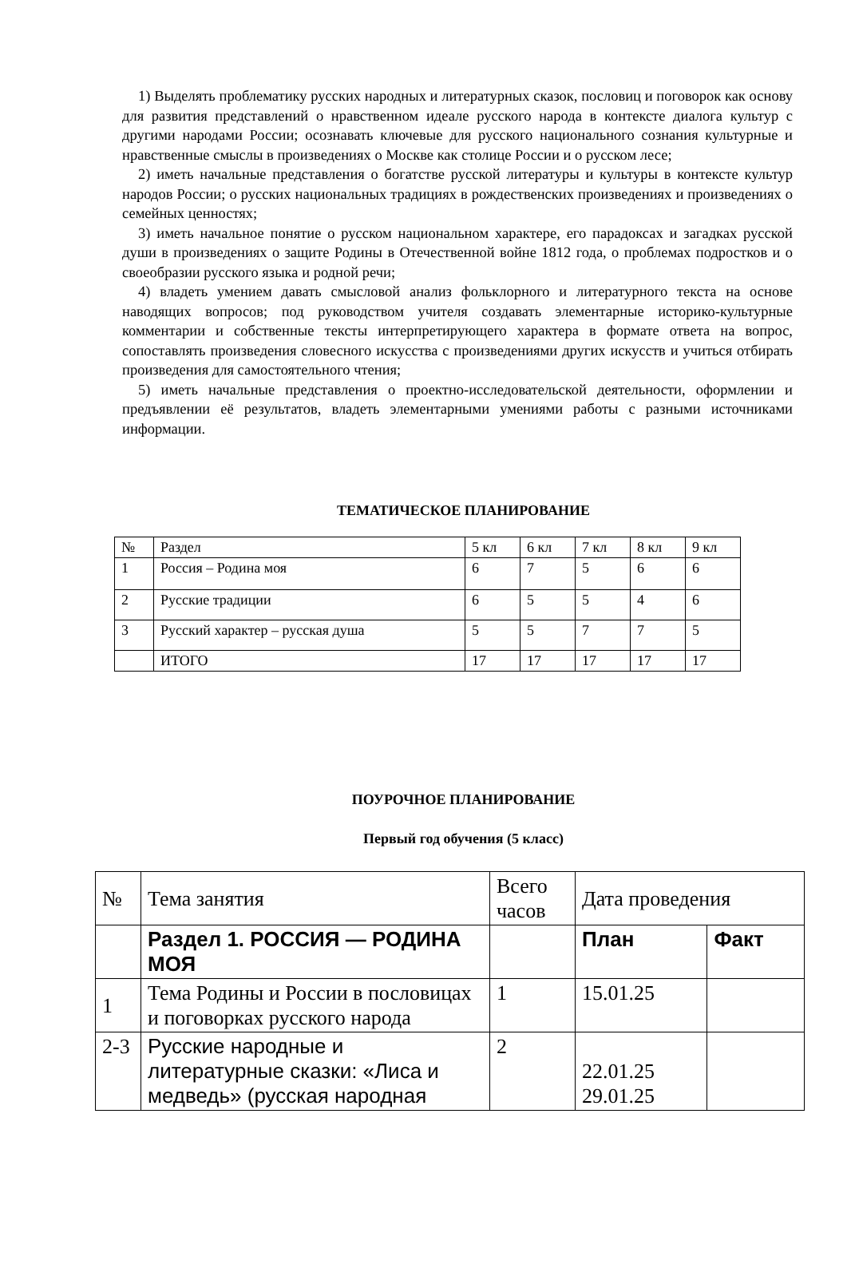1) Выделять проблематику русских народных и литературных сказок, пословиц и поговорок как основу для развития представлений о нравственном идеале русского народа в контексте диалога культур с другими народами России; осознавать ключевые для русского национального сознания культурные и нравственные смыслы в произведениях о Москве как столице России и о русском лесе;
2) иметь начальные представления о богатстве русской литературы и культуры в контексте культур народов России; о русских национальных традициях в рождественских произведениях и произведениях о семейных ценностях;
3) иметь начальное понятие о русском национальном характере, его парадоксах и загадках русской души в произведениях о защите Родины в Отечественной войне 1812 года, о проблемах подростков и о своеобразии русского языка и родной речи;
4) владеть умением давать смысловой анализ фольклорного и литературного текста на основе наводящих вопросов; под руководством учителя создавать элементарные историко-культурные комментарии и собственные тексты интерпретирующего характера в формате ответа на вопрос, сопоставлять произведения словесного искусства с произведениями других искусств и учиться отбирать произведения для самостоятельного чтения;
5) иметь начальные представления о проектно-исследовательской деятельности, оформлении и предъявлении её результатов, владеть элементарными умениями работы с разными источниками информации.
ТЕМАТИЧЕСКОЕ ПЛАНИРОВАНИЕ
| № | Раздел | 5 кл | 6 кл | 7 кл | 8 кл | 9 кл |
| --- | --- | --- | --- | --- | --- | --- |
| 1 | Россия – Родина моя | 6 | 7 | 5 | 6 | 6 |
| 2 | Русские традиции | 6 | 5 | 5 | 4 | 6 |
| 3 | Русский характер – русская душа | 5 | 5 | 7 | 7 | 5 |
| | ИТОГО | 17 | 17 | 17 | 17 | 17 |
ПОУРОЧНОЕ ПЛАНИРОВАНИЕ
Первый год обучения (5 класс)
| № | Тема занятия | Всего часов | Дата проведения | |
| --- | --- | --- | --- | --- |
| | Раздел 1. РОССИЯ — РОДИНА МОЯ | | План | Факт |
| 1 | Тема Родины и России в пословицах и поговорках русского народа | 1 | 15.01.25 | |
| 2-3 | Русские народные и литературные сказки: «Лиса и медведь» (русская народная | 2 | 22.01.25 29.01.25 | |